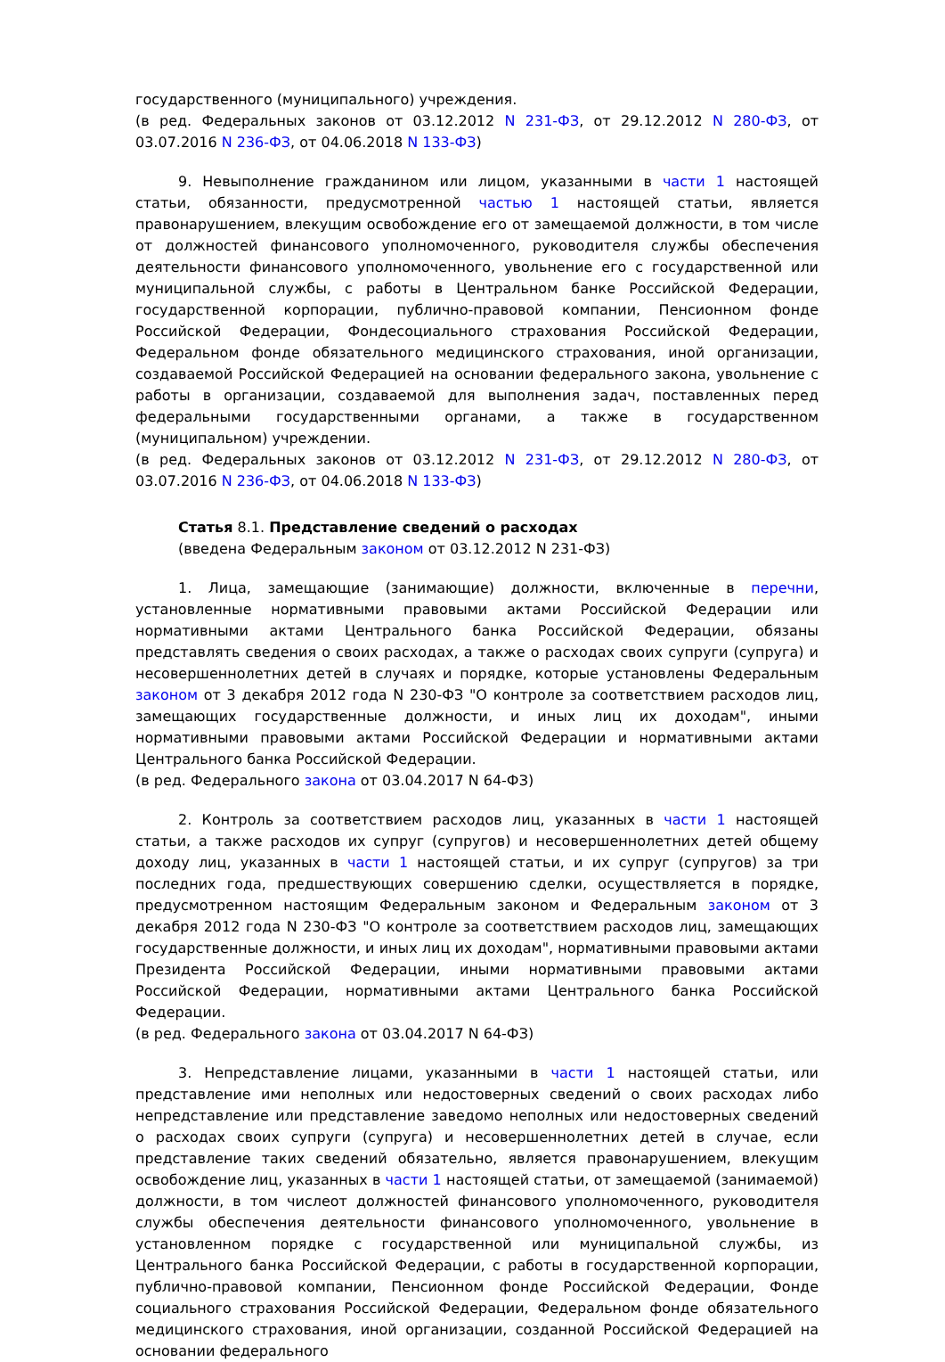государственного (муниципального) учреждения.
(в ред. Федеральных законов от 03.12.2012 N 231-ФЗ, от 29.12.2012 N 280-ФЗ, от 03.07.2016 N 236-ФЗ, от 04.06.2018 N 133-ФЗ)
9. Невыполнение гражданином или лицом, указанными в части 1 настоящей статьи, обязанности, предусмотренной частью 1 настоящей статьи, является правонарушением, влекущим освобождение его от замещаемой должности, в том числе от должностей финансового уполномоченного, руководителя службы обеспечения деятельности финансового уполномоченного, увольнение его с государственной или муниципальной службы, с работы в Центральном банке Российской Федерации, государственной корпорации, публично-правовой компании, Пенсионном фонде Российской Федерации, Фондесоциального страхования Российской Федерации, Федеральном фонде обязательного медицинского страхования, иной организации, создаваемой Российской Федерацией на основании федерального закона, увольнение с работы в организации, создаваемой для выполнения задач, поставленных перед федеральными государственными органами, а также в государственном (муниципальном) учреждении.
(в ред. Федеральных законов от 03.12.2012 N 231-ФЗ, от 29.12.2012 N 280-ФЗ, от 03.07.2016 N 236-ФЗ, от 04.06.2018 N 133-ФЗ)
Статья 8.1. Представление сведений о расходах
(введена Федеральным законом от 03.12.2012 N 231-ФЗ)
1. Лица, замещающие (занимающие) должности, включенные в перечни, установленные нормативными правовыми актами Российской Федерации или нормативными актами Центрального банка Российской Федерации, обязаны представлять сведения о своих расходах, а также о расходах своих супруги (супруга) и несовершеннолетних детей в случаях и порядке, которые установлены Федеральным законом от 3 декабря 2012 года N 230-ФЗ "О контроле за соответствием расходов лиц, замещающих государственные должности, и иных лиц их доходам", иными нормативными правовыми актами Российской Федерации и нормативными актами Центрального банка Российской Федерации.
(в ред. Федерального закона от 03.04.2017 N 64-ФЗ)
2. Контроль за соответствием расходов лиц, указанных в части 1 настоящей статьи, а также расходов их супруг (супругов) и несовершеннолетних детей общему доходу лиц, указанных в части 1 настоящей статьи, и их супруг (супругов) за три последних года, предшествующих совершению сделки, осуществляется в порядке, предусмотренном настоящим Федеральным законом и Федеральным законом от 3 декабря 2012 года N 230-ФЗ "О контроле за соответствием расходов лиц, замещающих государственные должности, и иных лиц их доходам", нормативными правовыми актами Президента Российской Федерации, иными нормативными правовыми актами Российской Федерации, нормативными актами Центрального банка Российской Федерации.
(в ред. Федерального закона от 03.04.2017 N 64-ФЗ)
3. Непредставление лицами, указанными в части 1 настоящей статьи, или представление ими неполных или недостоверных сведений о своих расходах либо непредставление или представление заведомо неполных или недостоверных сведений о расходах своих супруги (супруга) и несовершеннолетних детей в случае, если представление таких сведений обязательно, является правонарушением, влекущим освобождение лиц, указанных в части 1 настоящей статьи, от замещаемой (занимаемой) должности, в том числеот должностей финансового уполномоченного, руководителя службы обеспечения деятельности финансового уполномоченного, увольнение в установленном порядке с государственной или муниципальной службы, из Центрального банка Российской Федерации, с работы в государственной корпорации, публично-правовой компании, Пенсионном фонде Российской Федерации, Фонде социального страхования Российской Федерации, Федеральном фонде обязательного медицинского страхования, иной организации, созданной Российской Федерацией на основании федерального